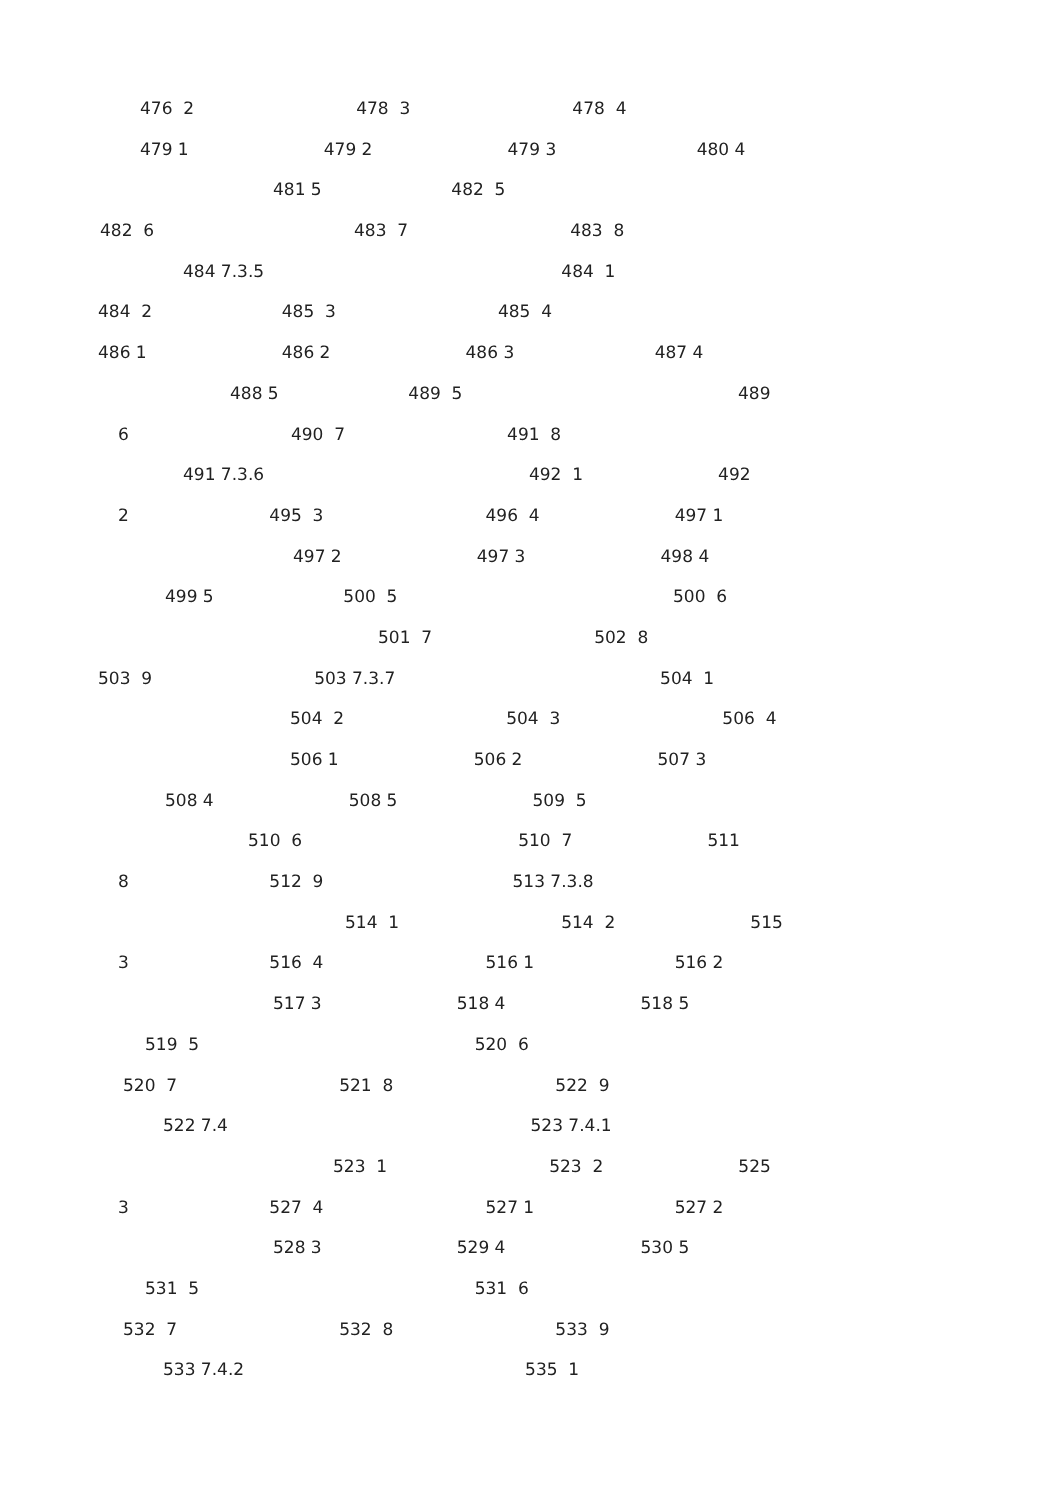476 2 478 3 478 4
479 1 479 2 479 3 480 4
481 5 482 5
482 6 483 7 483 8
484 7.3.5 484 1
484 2 485 3 485 4
486 1 486 2 486 3 487 4
488 5 489 5 489
6 490 7 491 8
491 7.3.6 492 1 492
2 495 3 496 4 497 1
497 2 497 3 498 4
499 5 500 5 500 6
501 7 502 8
503 9 503 7.3.7 504 1
504 2 504 3 506 4
506 1 506 2 507 3
508 4 508 5 509 5
510 6 510 7 511
8 512 9 513 7.3.8
514 1 514 2 515
3 516 4 516 1 516 2
517 3 518 4 518 5
519 5 520 6
520 7 521 8 522 9
522 7.4 523 7.4.1
523 1 523 2 525
3 527 4 527 1 527 2
528 3 529 4 530 5
531 5 531 6
532 7 532 8 533 9
533 7.4.2 535 1